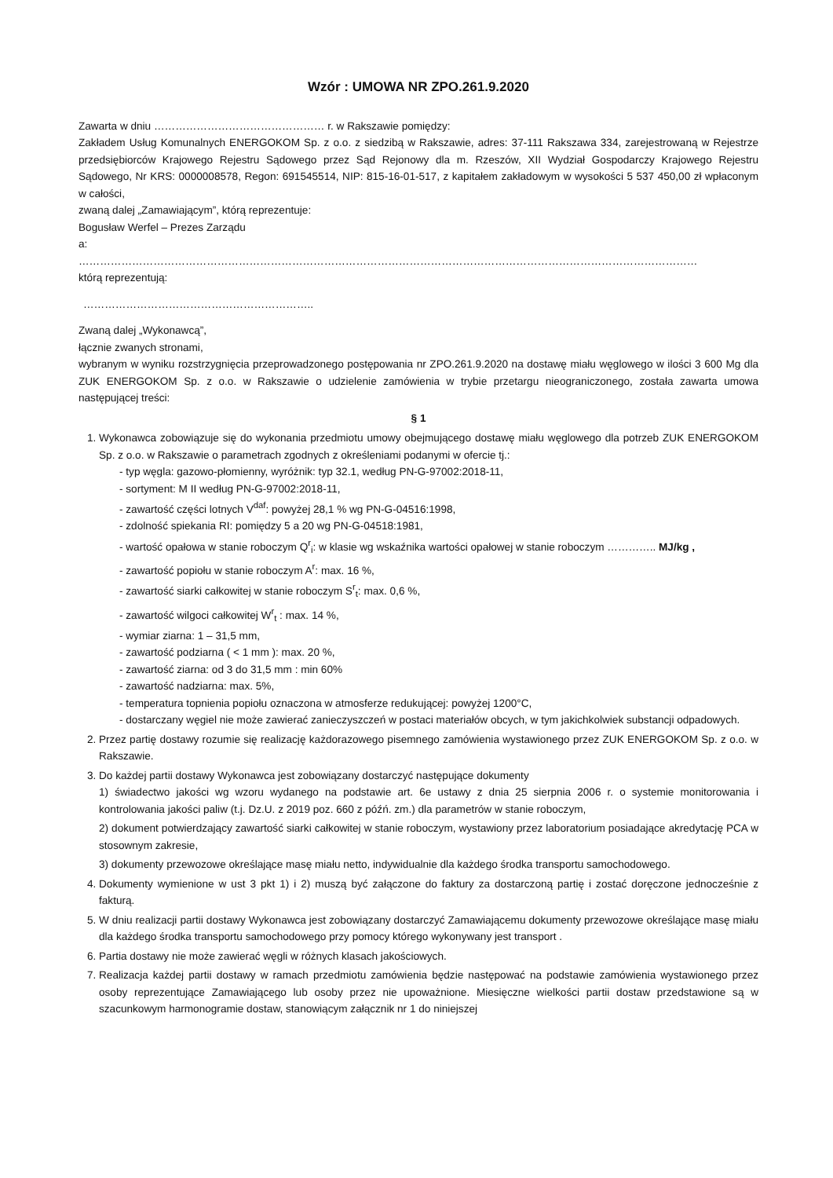Wzór : UMOWA NR ZPO.261.9.2020
Zawarta w dniu ………………………………………… r. w Rakszawie pomiędzy:
Zakładem Usług Komunalnych ENERGOKOM Sp. z o.o. z siedzibą w Rakszawie, adres: 37-111 Rakszawa 334, zarejestrowaną w Rejestrze przedsiębiorców Krajowego Rejestru Sądowego przez Sąd Rejonowy dla m. Rzeszów, XII Wydział Gospodarczy Krajowego Rejestru Sądowego, Nr KRS: 0000008578, Regon: 691545514, NIP: 815-16-01-517, z kapitałem zakładowym w wysokości 5 537 450,00 zł wpłaconym w całości,
zwaną dalej „Zamawiającym”, którą reprezentuje:
Bogusław Werfel – Prezes Zarządu
a:
…………………………………………………………………………………………………………………………………………………………
którą reprezentują:
………………………………………………………..
Zwaną dalej „Wykonawcą”,
łącznie zwanych stronami,
wybranym w wyniku rozstrzygnięcia przeprowadzonego postępowania nr ZPO.261.9.2020 na dostawę miału węglowego w ilości 3 600 Mg dla ZUK ENERGOKOM Sp. z o.o. w Rakszawie o udzielenie zamówienia w trybie przetargu nieograniczonego, została zawarta umowa następującej treści:
§ 1
1. Wykonawca zobowiązuje się do wykonania przedmiotu umowy obejmującego dostawę miału węglowego dla potrzeb ZUK ENERGOKOM Sp. z o.o. w Rakszawie o parametrach zgodnych z określeniami podanymi w ofercie tj.:
- typ węgla: gazowo-płomienny, wyróżnik: typ 32.1, według PN-G-97002:2018-11,
- sortyment: M II według PN-G-97002:2018-11,
- zawartość części lotnych V<sup>daf</sup>: powyżej 28,1 % wg PN-G-04516:1998,
- zdolność spiekania RI: pomiędzy 5 a 20 wg PN-G-04518:1981,
- wartość opałowa w stanie roboczym Q<sup>r</sup><sub>i</sub>: w klasie wg wskaźnika wartości opałowej w stanie roboczym ………….. MJ/kg ,
- zawartość popiołu w stanie roboczym A<sup>r</sup>: max. 16 %,
- zawartość siarki całkowitej w stanie roboczym S<sup>r</sup><sub>t</sub>: max. 0,6 %,
- zawartość wilgoci całkowitej W<sup>r</sup><sub>t</sub> : max. 14 %,
- wymiar ziarna: 1 – 31,5 mm,
- zawartość podziarna ( < 1 mm ): max. 20 %,
- zawartość ziarna: od 3 do 31,5 mm : min 60%
- zawartość nadziarna: max. 5%,
- temperatura topnienia popiołu oznaczona w atmosferze redukującej: powyżej 1200°C,
- dostarczany węgiel nie może zawierać zanieczyszczeń w postaci materiałów obcych, w tym jakichkolwiek substancji odpadowych.
2. Przez partię dostawy rozumie się realizację każdorazowego pisemnego zamówienia wystawionego przez ZUK ENERGOKOM Sp. z o.o. w Rakszawie.
3. Do każdej partii dostawy Wykonawca jest zobowiązany dostarczyć następujące dokumenty
1) świadectwo jakości wg wzoru wydanego na podstawie art. 6e ustawy z dnia 25 sierpnia 2006 r. o systemie monitorowania i kontrolowania jakości paliw (t.j. Dz.U. z 2019 poz. 660 z późń. zm.) dla parametrów w stanie roboczym,
2) dokument potwierdzający zawartość siarki całkowitej w stanie roboczym, wystawiony przez laboratorium posiadające akredytację PCA w stosownym zakresie,
3) dokumenty przewozowe określające masę miału netto, indywidualnie dla każdego środka transportu samochodowego.
4. Dokumenty wymienione w ust 3 pkt 1) i 2) muszą być załączone do faktury za dostarczoną partię i zostać doręczone jednocześnie z fakturą.
5. W dniu realizacji partii dostawy Wykonawca jest zobowiązany dostarczyć Zamawiającemu dokumenty przewozowe określające masę miału dla każdego środka transportu samochodowego przy pomocy którego wykonywany jest transport .
6. Partia dostawy nie może zawierać węgli w różnych klasach jakościowych.
7. Realizacja każdej partii dostawy w ramach przedmiotu zamówienia będzie następować na podstawie zamówienia wystawionego przez osoby reprezentujące Zamawiającego lub osoby przez nie upoważnione. Miesięczne wielkości partii dostaw przedstawione są w szacunkowym harmonogramie dostaw, stanowiącym załącznik nr 1 do niniejszej